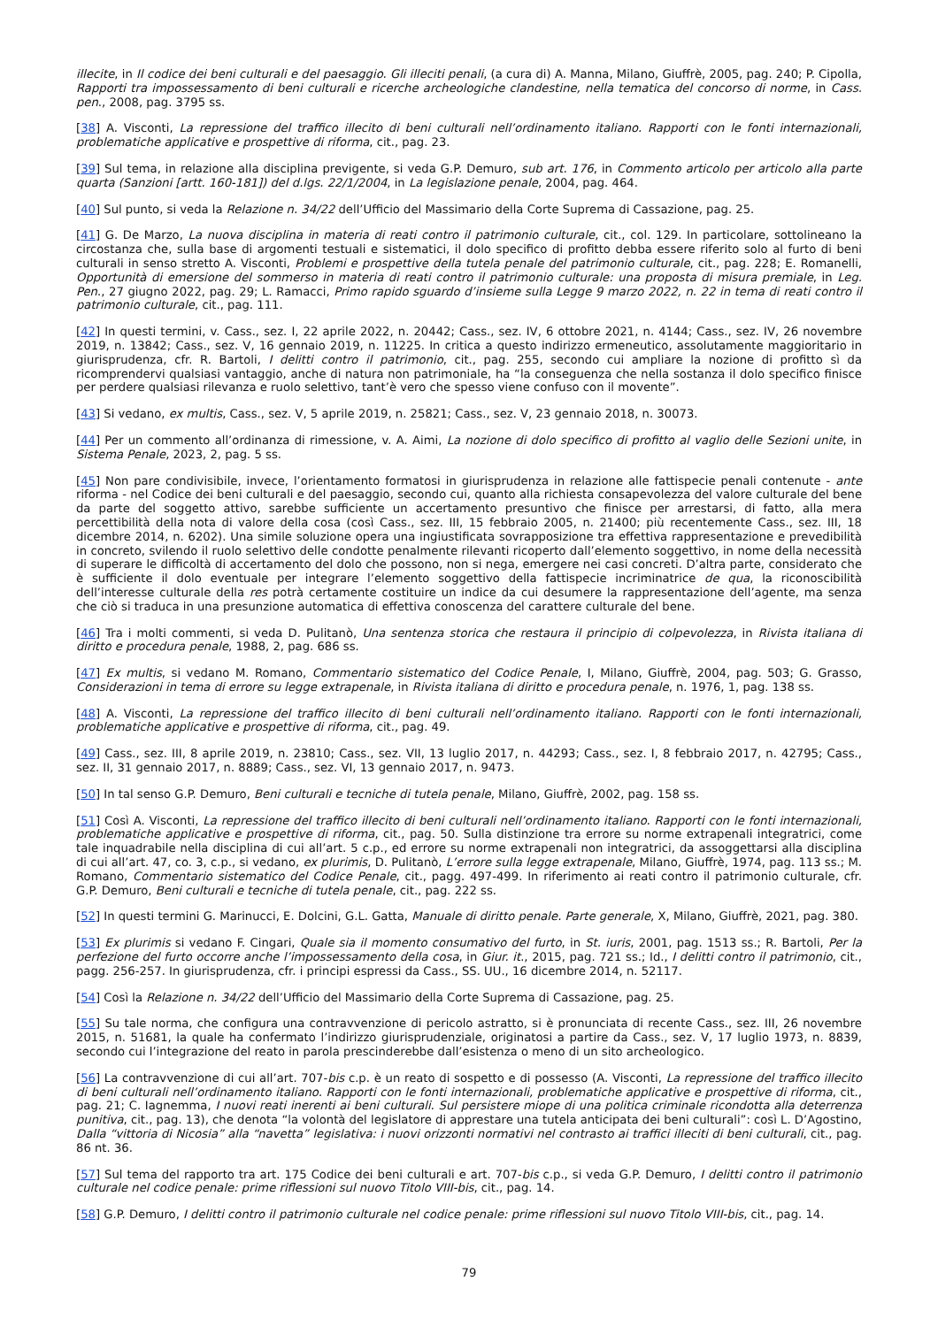illecite, in Il codice dei beni culturali e del paesaggio. Gli illeciti penali, (a cura di) A. Manna, Milano, Giuffrè, 2005, pag. 240; P. Cipolla, Rapporti tra impossessamento di beni culturali e ricerche archeologiche clandestine, nella tematica del concorso di norme, in Cass. pen., 2008, pag. 3795 ss.
[38] A. Visconti, La repressione del traffico illecito di beni culturali nell’ordinamento italiano. Rapporti con le fonti internazionali, problematiche applicative e prospettive di riforma, cit., pag. 23.
[39] Sul tema, in relazione alla disciplina previgente, si veda G.P. Demuro, sub art. 176, in Commento articolo per articolo alla parte quarta (Sanzioni [artt. 160-181]) del d.lgs. 22/1/2004, in La legislazione penale, 2004, pag. 464.
[40] Sul punto, si veda la Relazione n. 34/22 dell’Ufficio del Massimario della Corte Suprema di Cassazione, pag. 25.
[41] G. De Marzo, La nuova disciplina in materia di reati contro il patrimonio culturale, cit., col. 129. In particolare, sottolineano la circostanza che, sulla base di argomenti testuali e sistematici, il dolo specifico di profitto debba essere riferito solo al furto di beni culturali in senso stretto A. Visconti, Problemi e prospettive della tutela penale del patrimonio culturale, cit., pag. 228; E. Romanelli, Opportunità di emersione del sommerso in materia di reati contro il patrimonio culturale: una proposta di misura premiale, in Leg. Pen., 27 giugno 2022, pag. 29; L. Ramacci, Primo rapido sguardo d’insieme sulla Legge 9 marzo 2022, n. 22 in tema di reati contro il patrimonio culturale, cit., pag. 111.
[42] In questi termini, v. Cass., sez. I, 22 aprile 2022, n. 20442; Cass., sez. IV, 6 ottobre 2021, n. 4144; Cass., sez. IV, 26 novembre 2019, n. 13842; Cass., sez. V, 16 gennaio 2019, n. 11225. In critica a questo indirizzo ermeneutico, assolutamente maggioritario in giurisprudenza, cfr. R. Bartoli, I delitti contro il patrimonio, cit., pag. 255, secondo cui ampliare la nozione di profitto sì da ricomprendervi qualsiasi vantaggio, anche di natura non patrimoniale, ha “la conseguenza che nella sostanza il dolo specifico finisce per perdere qualsiasi rilevanza e ruolo selettivo, tant’è vero che spesso viene confuso con il movente”.
[43] Si vedano, ex multis, Cass., sez. V, 5 aprile 2019, n. 25821; Cass., sez. V, 23 gennaio 2018, n. 30073.
[44] Per un commento all’ordinanza di rimessione, v. A. Aimi, La nozione di dolo specifico di profitto al vaglio delle Sezioni unite, in Sistema Penale, 2023, 2, pag. 5 ss.
[45] Non pare condivisibile, invece, l’orientamento formatosi in giurisprudenza in relazione alle fattispecie penali contenute - ante riforma - nel Codice dei beni culturali e del paesaggio, secondo cui, quanto alla richiesta consapevolezza del valore culturale del bene da parte del soggetto attivo, sarebbe sufficiente un accertamento presuntivo che finisce per arrestarsi, di fatto, alla mera percettibilità della nota di valore della cosa (così Cass., sez. III, 15 febbraio 2005, n. 21400; più recentemente Cass., sez. III, 18 dicembre 2014, n. 6202). Una simile soluzione opera una ingiustificata sovrapposizione tra effettiva rappresentazione e prevedibilità in concreto, svilendo il ruolo selettivo delle condotte penalmente rilevanti ricoperto dall’elemento soggettivo, in nome della necessità di superare le difficoltà di accertamento del dolo che possono, non si nega, emergere nei casi concreti. D’altra parte, considerato che è sufficiente il dolo eventuale per integrare l’elemento soggettivo della fattispecie incriminatrice de qua, la riconoscibilità dell’interesse culturale della res potrà certamente costituire un indice da cui desumere la rappresentazione dell’agente, ma senza che ciò si traduca in una presunzione automatica di effettiva conoscenza del carattere culturale del bene.
[46] Tra i molti commenti, si veda D. Pulitanò, Una sentenza storica che restaura il principio di colpevolezza, in Rivista italiana di diritto e procedura penale, 1988, 2, pag. 686 ss.
[47] Ex multis, si vedano M. Romano, Commentario sistematico del Codice Penale, I, Milano, Giuffrè, 2004, pag. 503; G. Grasso, Considerazioni in tema di errore su legge extrapenale, in Rivista italiana di diritto e procedura penale, n. 1976, 1, pag. 138 ss.
[48] A. Visconti, La repressione del traffico illecito di beni culturali nell’ordinamento italiano. Rapporti con le fonti internazionali, problematiche applicative e prospettive di riforma, cit., pag. 49.
[49] Cass., sez. III, 8 aprile 2019, n. 23810; Cass., sez. VII, 13 luglio 2017, n. 44293; Cass., sez. I, 8 febbraio 2017, n. 42795; Cass., sez. II, 31 gennaio 2017, n. 8889; Cass., sez. VI, 13 gennaio 2017, n. 9473.
[50] In tal senso G.P. Demuro, Beni culturali e tecniche di tutela penale, Milano, Giuffrè, 2002, pag. 158 ss.
[51] Così A. Visconti, La repressione del traffico illecito di beni culturali nell’ordinamento italiano. Rapporti con le fonti internazionali, problematiche applicative e prospettive di riforma, cit., pag. 50. Sulla distinzione tra errore su norme extrapenali integratrici, come tale inquadrabile nella disciplina di cui all’art. 5 c.p., ed errore su norme extrapenali non integratrici, da assoggettarsi alla disciplina di cui all’art. 47, co. 3, c.p., si vedano, ex plurimis, D. Pulitanò, L’errore sulla legge extrapenale, Milano, Giuffrè, 1974, pag. 113 ss.; M. Romano, Commentario sistematico del Codice Penale, cit., pagg. 497-499. In riferimento ai reati contro il patrimonio culturale, cfr. G.P. Demuro, Beni culturali e tecniche di tutela penale, cit., pag. 222 ss.
[52] In questi termini G. Marinucci, E. Dolcini, G.L. Gatta, Manuale di diritto penale. Parte generale, X, Milano, Giuffrè, 2021, pag. 380.
[53] Ex plurimis si vedano F. Cingari, Quale sia il momento consumativo del furto, in St. iuris, 2001, pag. 1513 ss.; R. Bartoli, Per la perfezione del furto occorre anche l’impossessamento della cosa, in Giur. it., 2015, pag. 721 ss.; Id., I delitti contro il patrimonio, cit., pagg. 256-257. In giurisprudenza, cfr. i principi espressi da Cass., SS. UU., 16 dicembre 2014, n. 52117.
[54] Così la Relazione n. 34/22 dell’Ufficio del Massimario della Corte Suprema di Cassazione, pag. 25.
[55] Su tale norma, che configura una contravvenzione di pericolo astratto, si è pronunciata di recente Cass., sez. III, 26 novembre 2015, n. 51681, la quale ha confermato l’indirizzo giurisprudenziale, originatosi a partire da Cass., sez. V, 17 luglio 1973, n. 8839, secondo cui l’integrazione del reato in parola prescinderebbe dall’esistenza o meno di un sito archeologico.
[56] La contravvenzione di cui all’art. 707-bis c.p. è un reato di sospetto e di possesso (A. Visconti, La repressione del traffico illecito di beni culturali nell’ordinamento italiano. Rapporti con le fonti internazionali, problematiche applicative e prospettive di riforma, cit., pag. 21; C. Iagnemma, I nuovi reati inerenti ai beni culturali. Sul persistere miope di una politica criminale ricondotta alla deterrenza punitiva, cit., pag. 13), che denota “la volontà del legislatore di apprestare una tutela anticipata dei beni culturali”: così L. D’Agostino, Dalla “vittoria di Nicosia” alla “navetta” legislativa: i nuovi orizzonti normativi nel contrasto ai traffici illeciti di beni culturali, cit., pag. 86 nt. 36.
[57] Sul tema del rapporto tra art. 175 Codice dei beni culturali e art. 707-bis c.p., si veda G.P. Demuro, I delitti contro il patrimonio culturale nel codice penale: prime riflessioni sul nuovo Titolo VIII-bis, cit., pag. 14.
[58] G.P. Demuro, I delitti contro il patrimonio culturale nel codice penale: prime riflessioni sul nuovo Titolo VIII-bis, cit., pag. 14.
79